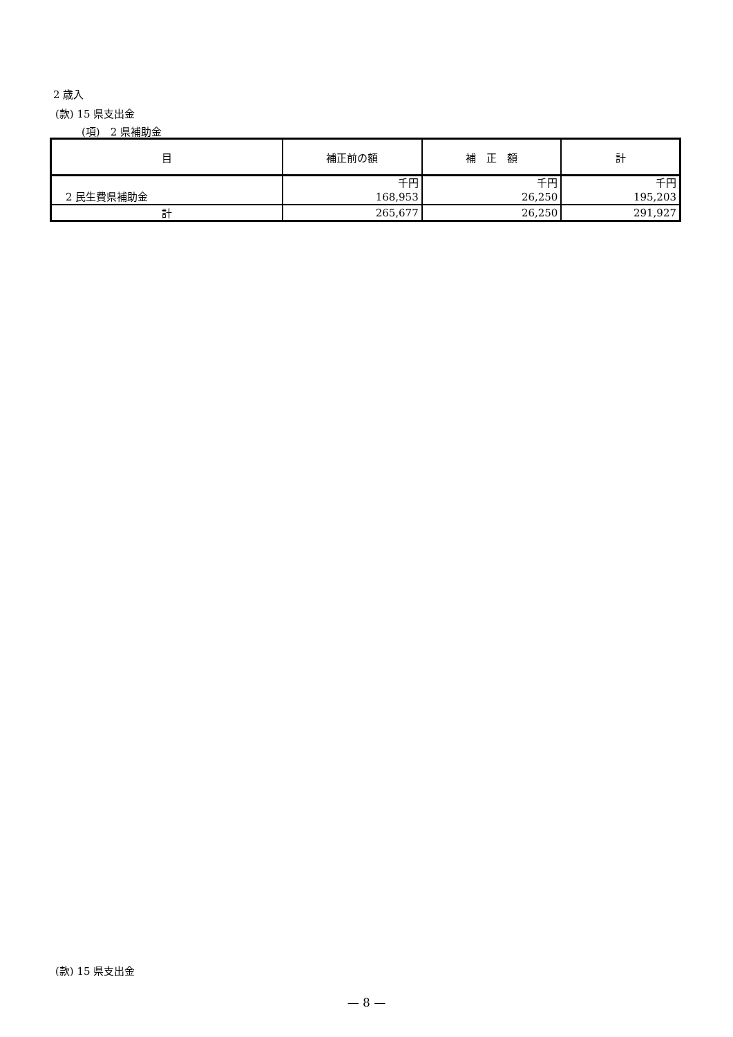2 歳入
(款) 15 県支出金
(項)　2 県補助金
| 目 | 補正前の額 | 補 正 額 | 計 |
| --- | --- | --- | --- |
| 2 民生費県補助金 | 千円 168,953 | 千円 26,250 | 千円 195,203 |
| 計 | 265,677 | 26,250 | 291,927 |
(款) 15 県支出金
— 8 —